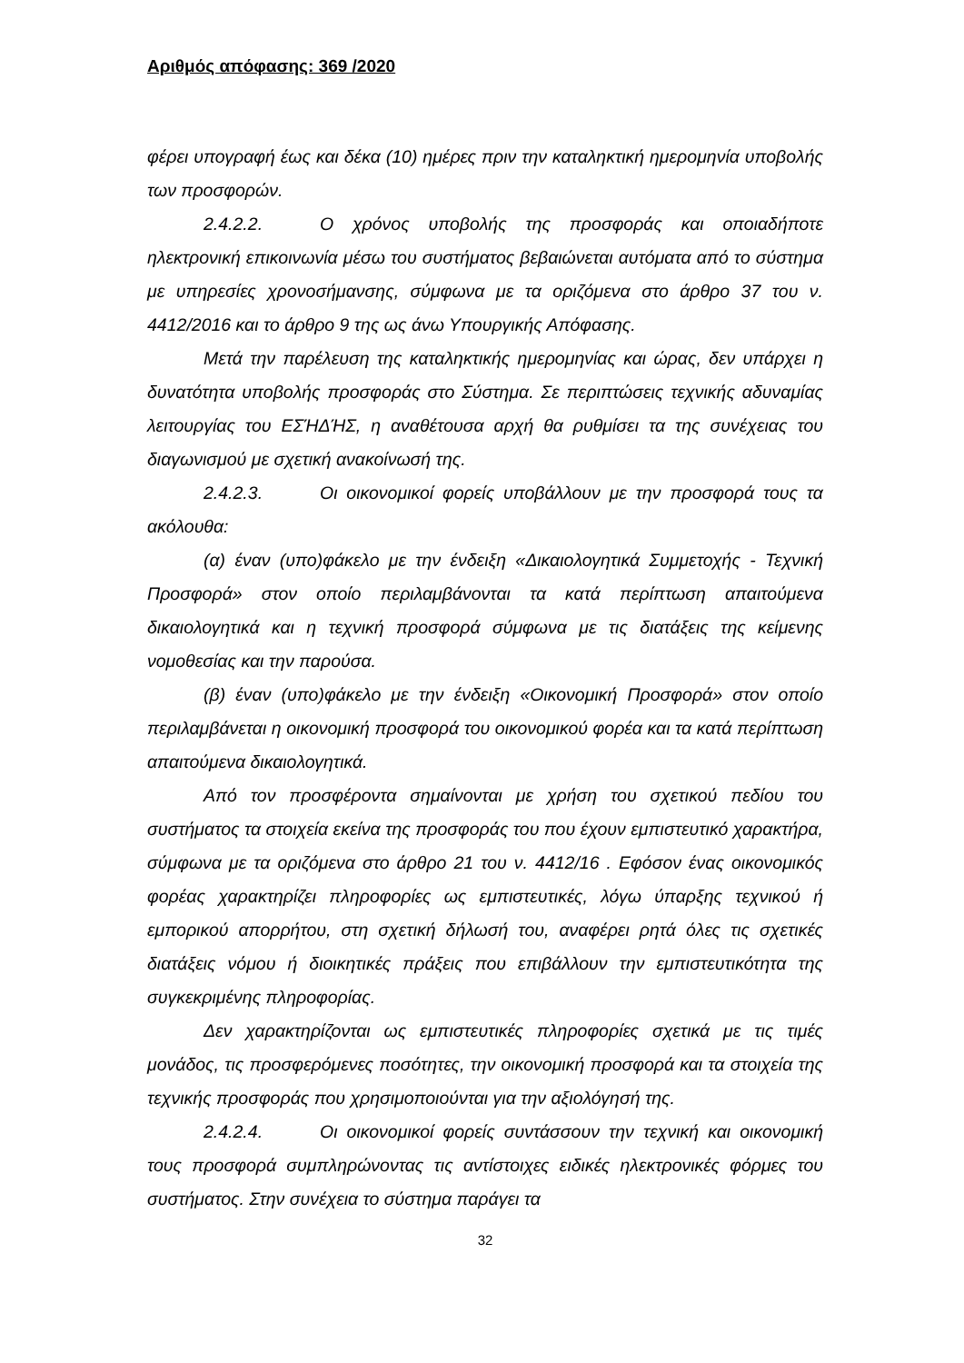Αριθμός απόφασης: 369 /2020
φέρει υπογραφή έως και δέκα (10) ημέρες πριν την καταληκτική ημερομηνία υποβολής των προσφορών.
2.4.2.2. Ο χρόνος υποβολής της προσφοράς και οποιαδήποτε ηλεκτρονική επικοινωνία μέσω του συστήματος βεβαιώνεται αυτόματα από το σύστημα με υπηρεσίες χρονοσήμανσης, σύμφωνα με τα οριζόμενα στο άρθρο 37 του ν. 4412/2016 και το άρθρο 9 της ως άνω Υπουργικής Απόφασης.
Μετά την παρέλευση της καταληκτικής ημερομηνίας και ώρας, δεν υπάρχει η δυνατότητα υποβολής προσφοράς στο Σύστημα. Σε περιπτώσεις τεχνικής αδυναμίας λειτουργίας του ΕΣΉΔΉΣ, η αναθέτουσα αρχή θα ρυθμίσει τα της συνέχειας του διαγωνισμού με σχετική ανακοίνωσή της.
2.4.2.3. Οι οικονομικοί φορείς υποβάλλουν με την προσφορά τους τα ακόλουθα:
(α) έναν (υπο)φάκελο με την ένδειξη «Δικαιολογητικά Συμμετοχής - Τεχνική Προσφορά» στον οποίο περιλαμβάνονται τα κατά περίπτωση απαιτούμενα δικαιολογητικά και η τεχνική προσφορά σύμφωνα με τις διατάξεις της κείμενης νομοθεσίας και την παρούσα.
(β) έναν (υπο)φάκελο με την ένδειξη «Οικονομική Προσφορά» στον οποίο περιλαμβάνεται η οικονομική προσφορά του οικονομικού φορέα και τα κατά περίπτωση απαιτούμενα δικαιολογητικά.
Από τον προσφέροντα σημαίνονται με χρήση του σχετικού πεδίου του συστήματος τα στοιχεία εκείνα της προσφοράς του που έχουν εμπιστευτικό χαρακτήρα, σύμφωνα με τα οριζόμενα στο άρθρο 21 του ν. 4412/16 . Εφόσον ένας οικονομικός φορέας χαρακτηρίζει πληροφορίες ως εμπιστευτικές, λόγω ύπαρξης τεχνικού ή εμπορικού απορρήτου, στη σχετική δήλωσή του, αναφέρει ρητά όλες τις σχετικές διατάξεις νόμου ή διοικητικές πράξεις που επιβάλλουν την εμπιστευτικότητα της συγκεκριμένης πληροφορίας.
Δεν χαρακτηρίζονται ως εμπιστευτικές πληροφορίες σχετικά με τις τιμές μονάδος, τις προσφερόμενες ποσότητες, την οικονομική προσφορά και τα στοιχεία της τεχνικής προσφοράς που χρησιμοποιούνται για την αξιολόγησή της.
2.4.2.4. Οι οικονομικοί φορείς συντάσσουν την τεχνική και οικονομική τους προσφορά συμπληρώνοντας τις αντίστοιχες ειδικές ηλεκτρονικές φόρμες του συστήματος. Στην συνέχεια το σύστημα παράγει τα
32